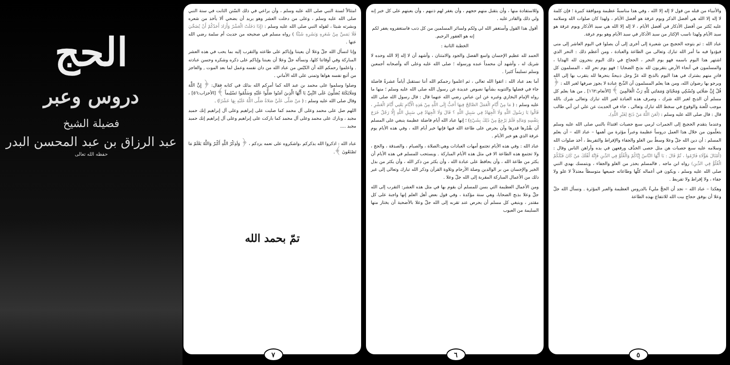والأنبياء من قبله من قول لا إله إلا الله ، وفي هذا مناسبةٌ عظيمة وموافقة كبيرة ؛ فإن كلمة لا إله إلا الله هي أفضل الذكر ويوم عرفة هو أفضل الأيام ، ولهذا كان صلوات الله وسلامه عليه يُكثر من أفضل الأذكار في أفضل الأيام ، لا إله إلا الله هي سيد الأذكار ويوم عرفة هو سيد الأيام ولهذا ناسب الإكثار من سيد الأذكار في سيد الأيام وهو يوم عرفة.
عباد الله : ثم يتوجه الحجيج من شعيرة إلى أخرى إلى أن يصلوا في اليوم العاشر إلى منى فيؤدوا فيه ما أمر الله تبارك وتعالى من الطاعة والعبادة ، ومن أعظم ذلك : النحر الذي اشتهر هذا اليوم باسمه فهو يوم النحر ، الحجاج في ذلك اليوم ينحرون لله الهدايا ، والمسلمون في أنحاء الأرض يتقربون لله بذبح الضحايا ؛ فهو يوم نحرٍ لله ، المسلمون كل قادرٍ منهم يشترك في هذا اليوم بالذبح لله عزّ وجل ذبيحةً ينحرها لله يتقرب بها إلى الله ويرجو بها رضوان الله، ومن هنا يعلم المسلمون أن الذّبح عبادة لا يجوز صرفها لغير الله : ﴿ قُلْ إِنَّ صَلَاتِي وَنُسُكِي وَمَحْيَايَ وَمَمَاتِي لِلَّهِ رَبِّ الْعَالَمِينَ ﴾ [الأنعام:١٦٢] , من هنا يعلم كل مسلم أن الذبح لغير الله شرك ، وصرف هذه العبادة لغير الله تبارك وتعالى شرك بالله موجب للّعنة والوقوع في سخط الله تبارك وتعالى ، جاء في الحديث عن علي ابن أبي طالب قال : قال صلى الله عليه وسلم : (لَعَنَ اللَّهُ مَنْ ذَبَحَ لِغَيْرِ اللَّهِ).
وعندما يتقدم الحجيج إلى الجمرات لرمي سبع حصيات اقتداءً بالنبي صلى الله عليه وسلم يتعلّمون من خلال هذا العمل دروساً عظيمة وعبراً مؤثرة من أهمها – عباد الله – أن يعلم المسلم : أن دين الله جلّ وعلا وسطٌ بين الغلو والجفاء والإفراط والتفريط ، أخذ صلوات الله وسلامه عليه سبع حصيات هن مثل حصى الخذْف ورفعهن في يده وأراهن الناس وقال :(أَمْثَالَ هَؤُلَاءِ فَارْمُوا ، ثُمَّ قَالَ : يَا أَيُّهَا النَّاسُ إِيَّاكُمْ وَالْغُلُوَّ فِي الدِّينِ فَإِنَّهُ أَهْلَكَ مَنْ كَانَ قَبْلَكُمْ الْغُلُوُّ فِي الدِّينِ) رواه ابن ماجه , فالمسلم يحذر من الغلو والجفاء ، ويتمسك بهدي النبي صلى الله عليه وسلم ، ويكون في أعماله كلّها وطاعاته جميعها متوسطاً معتدلاً لا غلو ولا جفاء ، ولا إفراط ولا تفريط .
وهكذا – عباد الله – نجد أن الحجَّ مليءٌ بالدروس العظيمة والعبر المؤثرة . ونسأل الله جلّ وعلا أن يوفق حجاج بيت الله للانتفاع بهذه الطاعة
٥
وللاستفادة منها ، وأن يتقبل منهم حجهم ، وأن يغفر لهم ذنبهم ، وأن يعينهم على كل خير إنه ولي ذلك والقادر عليه .
أقول هذا القول وأستغفر الله لي ولكم ولسائر المسلمين من كل ذنب فاستغفروه يغفر لكم إنه هو الغفور الرحيم.
الخطبة الثانية :
الحمد لله عظيم الإحسان واسع الفضل والجود والامتنان ، وأشهد أن لا إله إلا الله وحده لا شريك له ، وأشهد أن محمداً عبده ورسوله ؛ صلى الله عليه وعلى آله وأصحابه أجمعين وسلم تسليماً كثيرا .
أما بعد عباد الله : اتقوا الله تعالى ، ثم اعلموا رحمكم الله أننا نستقبل أياماً عشرةً فاضلة جاء في فضلها والتنويه بشأنها نصوص عديدة عن رسول الله صلى الله عليه وسلم ؛ منها ما رواه الإمام البخاري وغيره عن ابن عباس رضي الله عنهما قال : قال رسول الله صلى الله عليه وسلم : ( مَا مِنْ أَيَّامٍ الْعَمَلُ الصَّالِحُ فِيهَا أَحَبُّ إِلَى اللَّهِ مِنْ هَذِهِ الْأَيَّامِ يَعْنِي أَيَّامَ الْعَشْرِ ، قَالُوا يَا رَسُولَ اللَّهِ وَلَا الْجِهَادُ فِي سَبِيلِ اللَّهِ ؟ قَالَ وَلَا الْجِهَادُ فِي سَبِيلِ اللَّهِ إِلَّا رَجُلٌ خَرَجَ بِنَفْسِهِ وَمَالِهِ فَلَمْ يَرْجِعْ مِنْ ذَلِكَ بِشَيْءٍ) ؛ إنها عباد الله أيام فاضلة عظيمة ينبغي على المسلم أن يقْدُرها قدرها وأن يحرص على طاعة الله فيها فإنها خير أيام الله ، وفي هذه الأيام يوم عرفة الذي هو خير الأيام .
عباد الله : وفي هذه الأيام تجتمع أمهات العبادات وهي:الصلاة ، والصيام ، والصدقة ، والحج ، ولا تجتمع هذه الطاعة الا في مثل هذه الأيام المباركة . ويستحب للمسلم في هذه الأيام أن يكثر من طاعة الله ، وأن يحافظ على عبادة الله ، وأن يكثر من ذكر الله ، وأن يكثر من بذل الخير والإحسان من بر الوالدين وصلة الأرحام وتلاوة القرآن وذكر الله تبارك وتعالى إلى غير ذلك من الأعمال المباركة المقربة إلى الله جلّ وعلا .
ومن الأعمال العظيمة التي يسن للمسلم أن يقوم بها في مثل هذه العشر: التقرب إلى الله جلّ وعلا بذبح الضحايا، وهي سنة مؤكدة ، وفي قول بعض أهل العلم إنها واجبة على كل مقتدر ، وينبغي كل مسلم أن يحرص عند تقربه إلى الله جلّ وعلا بالأضحية أن يختار منها السليمة من العيوب
٦
امتثالاً لسنة النبي صلى الله عليه وسلم ، وأن يراعي في ذلك السّنن الثابت في سنة النبي صلى الله عليه وسلم ، وعلى من دخلت العشر وهو يريد أن يضحي ألا يأخذ من شعره وبشرته شيئا ، لقوله النبي صلى الله عليه وسلم : (إِذَا دَخَلَتْ الْعَشْرُ وَأَرَادَ أَحَدُكُمْ أَنْ يُضَحِّيَ فَلَا يَمَسَّ مِنْ شَعَرِهِ وَبَشَرِهِ شَيْئًا ) رواه مسلم في صحيحه من حديث أم سلمة رضي الله عنها .
وإنا لنسأل الله جلّ وعلا أن يعيننا وإياكم على طاعته والتقرب إليه بما يحب في هذه العشر المباركة وفي أوقاتنا كلها، ونسأله جلّ وعلا أن يعيننا وإياكم على ذكره وشكره وحسن عبادته . واعلموا رحمكم الله أن الكيّس من عباد الله من دان نفسه وعمل لما بعد الموت , والعاجز من أتبع نفسه هواها وتمنى على الله الأماني .
وصلوا وسلموا على محمد بن عبد الله كما أمركم الله بذلك في كتابه فقال: ﴿ إِنَّ اللَّهَ وَمَلَائِكَتَهُ يُصَلُّونَ عَلَى النَّبِيِّ يَا أَيُّهَا الَّذِينَ آمَنُوا صَلُّوا عَلَيْهِ وَسَلِّمُوا تَسْلِيماً ﴾ [الأحزاب:٥٦] ، وقال صلى الله عليه وسلم : ( مَنْ صَلَّى عَلَيَّ صَلاةً صَلَّى اللَّهُ عَلَيْهِ بِهَا عَشْرًا) .
اللهم صل على محمد وعلى آل محمد كما صليت على إبراهيم وعلى آل إبراهيم إنك حميد مجيد ، وبارك على محمد وعلى آل محمد كما باركت على إبراهيم وعلى آل إبراهيم إنك حميد مجيد ....
عباد الله : اذكروا الله يذكركم ،واشكروه على نعمه يزدكم ، ﴿ وَلَذِكْرُ اللَّهِ أَكْبَرُ وَاللَّهُ يَعْلَمُ مَا تَصْنَعُونَ ﴾.
تمّ بحمد الله
٧
الحج
دروس وعبر
فضيلة الشيخ
عبد الرزاق بن عبد المحسن البدر <sup>حفظه الله تعالى</sup>